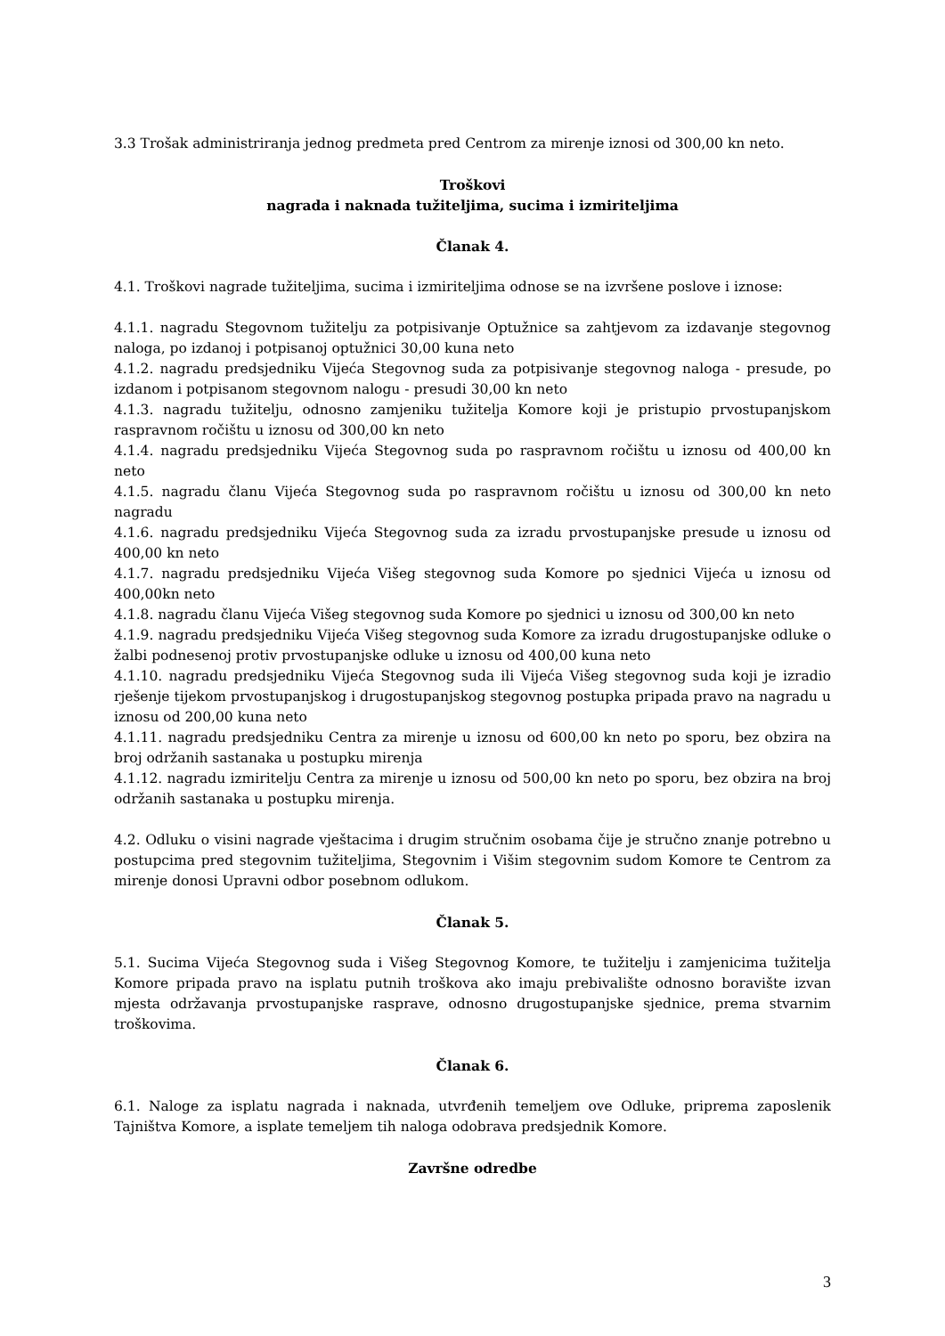3.3 Trošak administriranja jednog predmeta pred Centrom za mirenje iznosi od 300,00 kn neto.
Troškovi
nagrada i naknada tužiteljima, sucima i izmiriteljima
Članak 4.
4.1. Troškovi nagrade tužiteljima, sucima i izmiriteljima odnose se na izvršene poslove i iznose:
4.1.1. nagradu Stegovnom tužitelju za potpisivanje Optužnice sa zahtjevom za izdavanje stegovnog naloga, po izdanoj i potpisanoj optužnici 30,00 kuna neto
4.1.2. nagradu predsjedniku Vijeća Stegovnog suda za potpisivanje stegovnog naloga - presude, po izdanom i potpisanom stegovnom nalogu - presudi 30,00 kn neto
4.1.3. nagradu tužitelju, odnosno zamjeniku tužitelja Komore koji je pristupio prvostupanjskom raspravnom ročištu u iznosu od 300,00 kn neto
4.1.4. nagradu predsjedniku Vijeća Stegovnog suda po raspravnom ročištu u iznosu od 400,00 kn neto
4.1.5. nagradu članu Vijeća Stegovnog suda po raspravnom ročištu u iznosu od 300,00 kn neto nagradu
4.1.6. nagradu predsjedniku Vijeća Stegovnog suda za izradu prvostupanjske presude u iznosu od 400,00 kn neto
4.1.7. nagradu predsjedniku Vijeća Višeg stegovnog suda Komore po sjednici Vijeća u iznosu od 400,00kn neto
4.1.8. nagradu članu Vijeća Višeg stegovnog suda Komore po sjednici u iznosu od 300,00 kn neto
4.1.9. nagradu predsjedniku Vijeća Višeg stegovnog suda Komore za izradu drugostupanjske odluke o žalbi podnesenoj protiv prvostupanjske odluke u iznosu od 400,00 kuna neto
4.1.10. nagradu predsjedniku Vijeća Stegovnog suda ili Vijeća Višeg stegovnog suda koji je izradio rješenje tijekom prvostupanjskog i drugostupanjskog stegovnog postupka pripada pravo na nagradu u iznosu od 200,00 kuna neto
4.1.11. nagradu predsjedniku Centra za mirenje u iznosu od 600,00 kn neto po sporu, bez obzira na broj održanih sastanaka u postupku mirenja
4.1.12. nagradu izmiritelju Centra za mirenje u iznosu od 500,00 kn neto po sporu, bez obzira na broj održanih sastanaka u postupku mirenja.
4.2. Odluku o visini nagrade vještacima i drugim stručnim osobama čije je stručno znanje potrebno u postupcima pred stegovnim tužiteljima, Stegovnim i Višim stegovnim sudom Komore te Centrom za mirenje donosi Upravni odbor posebnom odlukom.
Članak 5.
5.1. Sucima Vijeća Stegovnog suda i Višeg Stegovnog Komore, te tužitelju i zamjenicima tužitelja Komore pripada pravo na isplatu putnih troškova ako imaju prebivalište odnosno boravište izvan mjesta održavanja prvostupanjske rasprave, odnosno drugostupanjske sjednice, prema stvarnim troškovima.
Članak 6.
6.1. Naloge za isplatu nagrada i naknada, utvrđenih temeljem ove Odluke, priprema zaposlenik Tajništva Komore, a isplate temeljem tih naloga odobrava predsjednik Komore.
Završne odredbe
3